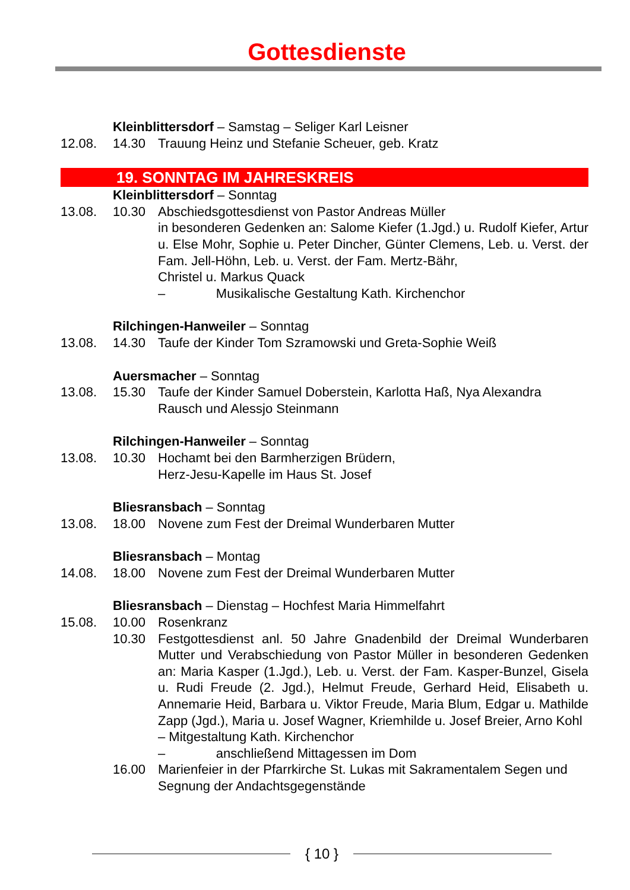Gottesdienste
Kleinblittersdorf – Samstag – Seliger Karl Leisner
12.08. 14.30 Trauung Heinz und Stefanie Scheuer, geb. Kratz
19. SONNTAG IM JAHRESKREIS
Kleinblittersdorf – Sonntag
13.08. 10.30 Abschiedsgottesdienst von Pastor Andreas Müller
in besonderen Gedenken an: Salome Kiefer (1.Jgd.) u. Rudolf Kiefer, Artur u. Else Mohr, Sophie u. Peter Dincher, Günter Clemens, Leb. u. Verst. der Fam. Jell-Höhn, Leb. u. Verst. der Fam. Mertz-Bähr,
Christel u. Markus Quack
– Musikalische Gestaltung Kath. Kirchenchor
Rilchingen-Hanweiler – Sonntag
13.08. 14.30 Taufe der Kinder Tom Szramowski und Greta-Sophie Weiß
Auersmacher – Sonntag
13.08. 15.30 Taufe der Kinder Samuel Doberstein, Karlotta Haß, Nya Alexandra Rausch und Alessjo Steinmann
Rilchingen-Hanweiler – Sonntag
13.08. 10.30 Hochamt bei den Barmherzigen Brüdern,
Herz-Jesu-Kapelle im Haus St. Josef
Bliesransbach – Sonntag
13.08. 18.00 Novene zum Fest der Dreimal Wunderbaren Mutter
Bliesransbach – Montag
14.08. 18.00 Novene zum Fest der Dreimal Wunderbaren Mutter
Bliesransbach – Dienstag – Hochfest Maria Himmelfahrt
15.08. 10.00 Rosenkranz
10.30 Festgottesdienst anl. 50 Jahre Gnadenbild der Dreimal Wunderbaren Mutter und Verabschiedung von Pastor Müller in besonderen Gedenken an: Maria Kasper (1.Jgd.), Leb. u. Verst. der Fam. Kasper-Bunzel, Gisela u. Rudi Freude (2. Jgd.), Helmut Freude, Gerhard Heid, Elisabeth u. Annemarie Heid, Barbara u. Viktor Freude, Maria Blum, Edgar u. Mathilde Zapp (Jgd.), Maria u. Josef Wagner, Kriemhilde u. Josef Breier, Arno Kohl
– Mitgestaltung Kath. Kirchenchor
– anschließend Mittagessen im Dom
16.00 Marienfeier in der Pfarrkirche St. Lukas mit Sakramentalem Segen und Segnung der Andachtsgegenstände
{ 10 }